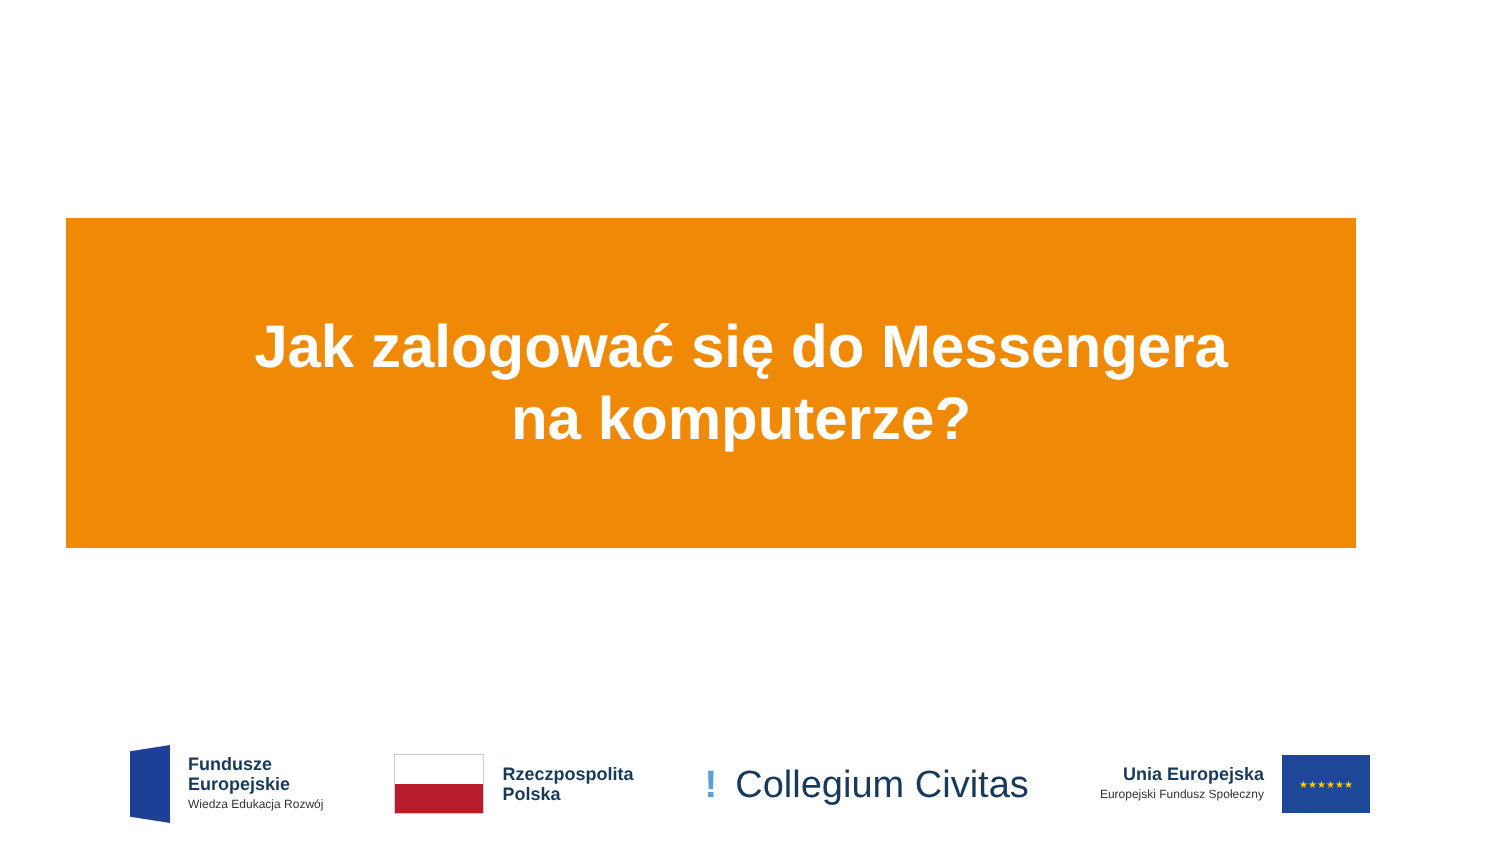Jak zalogować się do Messengera
na komputerze?
Fundusze
Europejskie
Wiedza Edukacja Rozwój
Rzeczpospolita
Polska
! Collegium Civitas
Unia Europejska
Europejski Fundusz Społeczny
★★★★★★